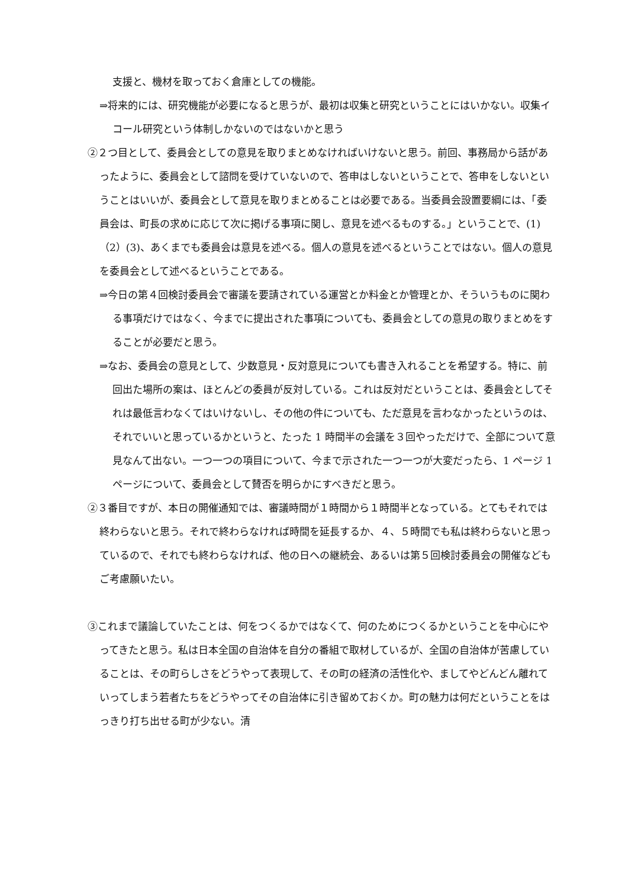支援と、機材を取っておく倉庫としての機能。
⇒将来的には、研究機能が必要になると思うが、最初は収集と研究ということにはいかない。収集イコール研究という体制しかないのではないかと思う
②２つ目として、委員会としての意見を取りまとめなければいけないと思う。前回、事務局から話があったように、委員会として諮問を受けていないので、答申はしないということで、答申をしないということはいいが、委員会として意見を取りまとめることは必要である。当委員会設置要綱には、「委員会は、町長の求めに応じて次に掲げる事項に関し、意見を述べるものする。」ということで、(1)（2）(3)、あくまでも委員会は意見を述べる。個人の意見を述べるということではない。個人の意見を委員会として述べるということである。
⇒今日の第４回検討委員会で審議を要請されている運営とか料金とか管理とか、そういうものに関わる事項だけではなく、今までに提出された事項についても、委員会としての意見の取りまとめをすることが必要だと思う。
⇒なお、委員会の意見として、少数意見・反対意見についても書き入れることを希望する。特に、前回出た場所の案は、ほとんどの委員が反対している。これは反対だということは、委員会としてそれは最低言わなくてはいけないし、その他の件についても、ただ意見を言わなかったというのは、それでいいと思っているかというと、たった 1 時間半の会議を３回やっただけで、全部について意見なんて出ない。一つ一つの項目について、今まで示された一つ一つが大変だったら、1 ページ 1 ページについて、委員会として賛否を明らかにすべきだと思う。
②３番目ですが、本日の開催通知では、審議時間が１時間から１時間半となっている。とてもそれでは終わらないと思う。それで終わらなければ時間を延長するか、４、５時間でも私は終わらないと思っているので、それでも終わらなければ、他の日への継続会、あるいは第５回検討委員会の開催などもご考慮願いたい。
③これまで議論していたことは、何をつくるかではなくて、何のためにつくるかということを中心にやってきたと思う。私は日本全国の自治体を自分の番組で取材しているが、全国の自治体が苦慮していることは、その町らしさをどうやって表現して、その町の経済の活性化や、ましてやどんどん離れていってしまう若者たちをどうやってその自治体に引き留めておくか。町の魅力は何だということをはっきり打ち出せる町が少ない。清